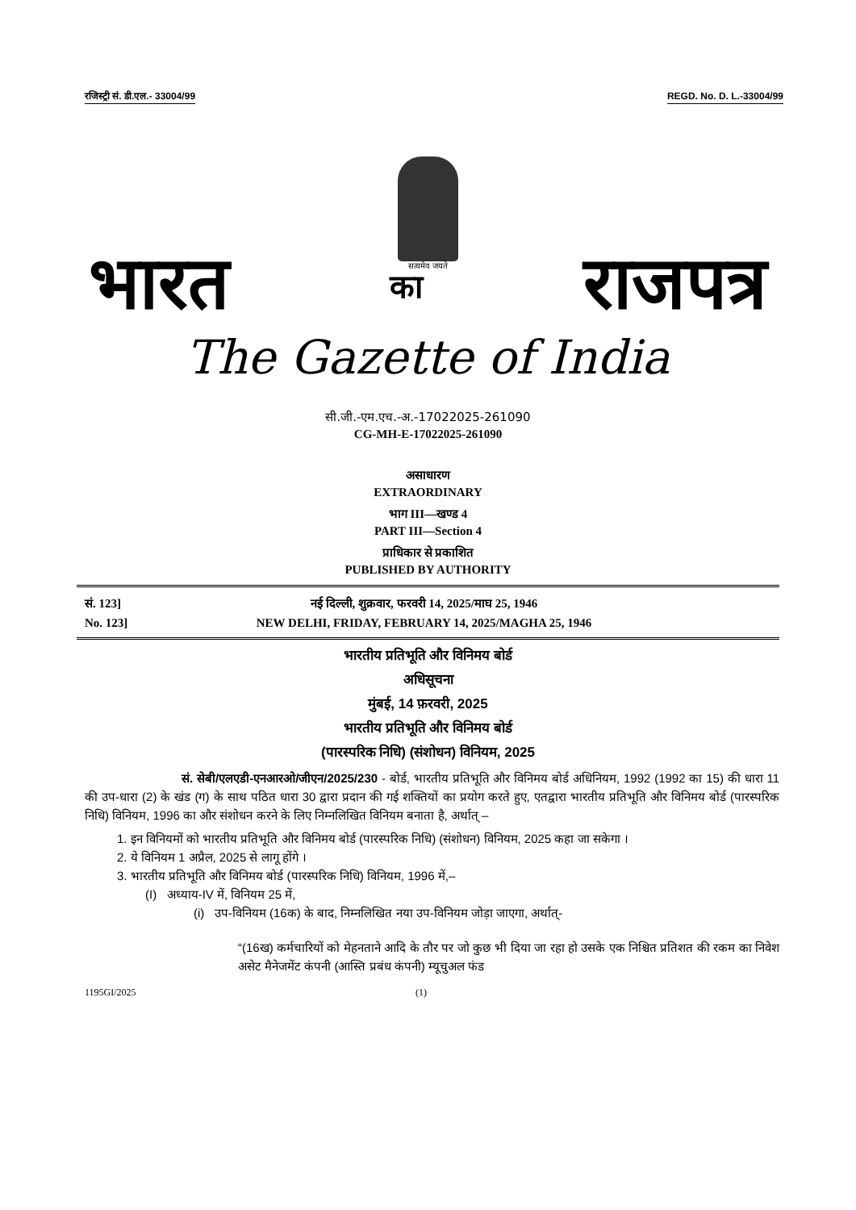रजिस्ट्री सं. डी.एल.- 33004/99 REGD. No. D. L.-33004/99
सत्यमेव जयते
भारत का राजपत्र
The Gazette of India
सी.जी.-एम.एच.-अ.-17022025-261090
CG-MH-E-17022025-261090
असाधारण
EXTRAORDINARY
भाग III—खण्ड 4
PART III—Section 4
प्राधिकार से प्रकाशित
PUBLISHED BY AUTHORITY
सं. 123]
No. 123]
नई दिल्ली, शुक्रवार, फरवरी 14, 2025/माघ 25, 1946
NEW DELHI, FRIDAY, FEBRUARY 14, 2025/MAGHA 25, 1946
भारतीय प्रतिभूति और विनिमय बोर्ड
अधिसूचना
मुंबई, 14 फ़रवरी, 2025
भारतीय प्रतिभूति और विनिमय बोर्ड
(पारस्परिक निधि) (संशोधन) विनियम, 2025
सं. सेबी/एलएडी-एनआरओ/जीएन/2025/230 - बोर्ड, भारतीय प्रतिभूति और विनिमय बोर्ड अधिनियम, 1992 (1992 का 15) की धारा 11 की उप-धारा (2) के खंड (ग) के साथ पठित धारा 30 द्वारा प्रदान की गई शक्तियों का प्रयोग करते हुए, एतद्वारा भारतीय प्रतिभूति और विनिमय बोर्ड (पारस्परिक निधि) विनियम, 1996 का और संशोधन करने के लिए निम्नलिखित विनियम बनाता है, अर्थात् –
1. इन विनियमों को भारतीय प्रतिभूति और विनिमय बोर्ड (पारस्परिक निधि) (संशोधन) विनियम, 2025 कहा जा सकेगा ।
2. ये विनियम 1 अप्रैल, 2025 से लागू होंगे ।
3. भारतीय प्रतिभूति और विनिमय बोर्ड (पारस्परिक निधि) विनियम, 1996 में,–
(I) अध्याय-IV में, विनियम 25 में,
(i) उप-विनियम (16क) के बाद, निम्नलिखित नया उप-विनियम जोड़ा जाएगा, अर्थात्-
“(16ख) कर्मचारियों को मेहनताने आदि के तौर पर जो कुछ भी दिया जा रहा हो उसके एक निश्चित प्रतिशत की रकम का निवेश असेट मैनेजमेंट कंपनी (आस्ति प्रबंध कंपनी) म्यूचुअल फंड
1195GI/2025 (1)